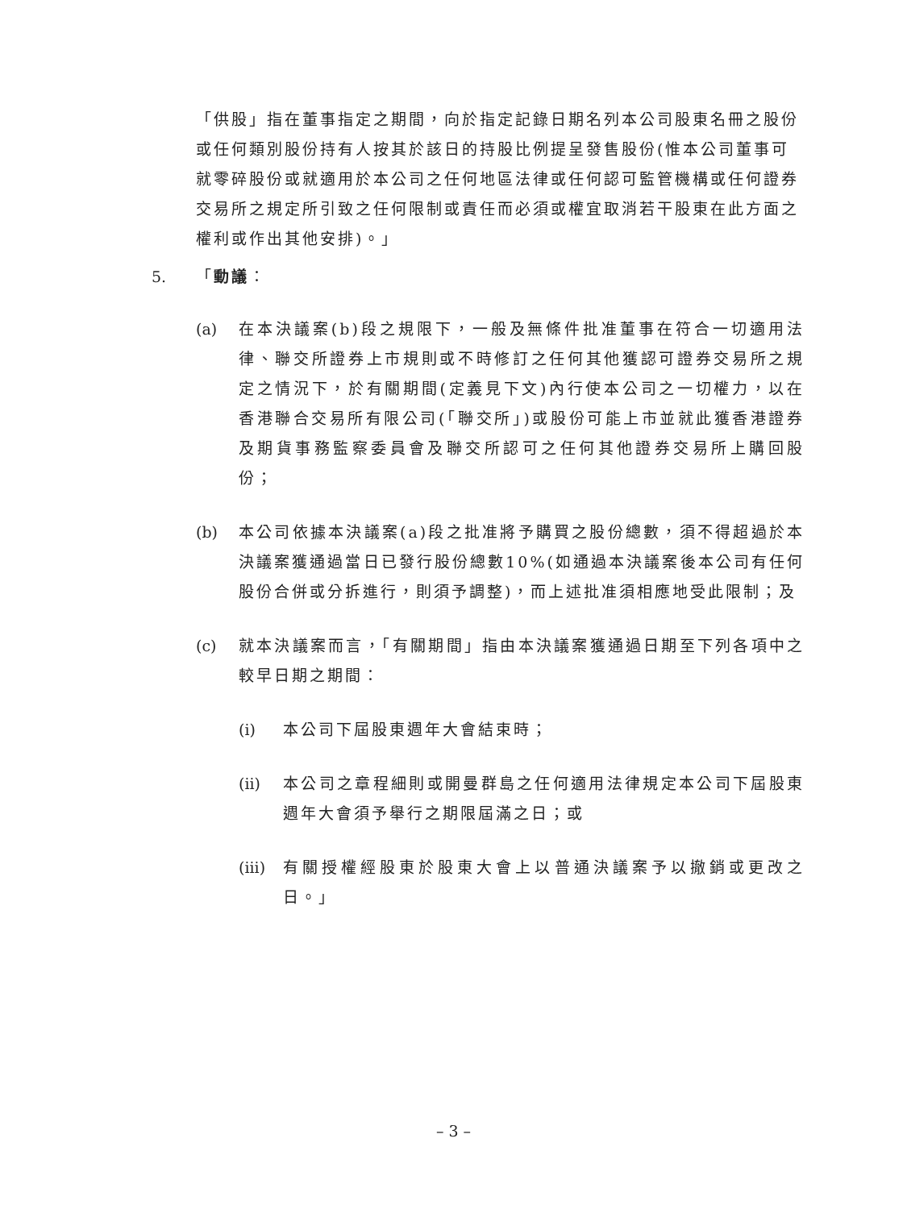「供股」指在董事指定之期間，向於指定記錄日期名列本公司股東名冊之股份或任何類別股份持有人按其於該日的持股比例提呈發售股份(惟本公司董事可就零碎股份或就適用於本公司之任何地區法律或任何認可監管機構或任何證券交易所之規定所引致之任何限制或責任而必須或權宜取消若干股東在此方面之權利或作出其他安排)。」
5. 「動議：
(a) 在本決議案(b)段之規限下，一般及無條件批准董事在符合一切適用法律、聯交所證券上市規則或不時修訂之任何其他獲認可證券交易所之規定之情況下，於有關期間(定義見下文)內行使本公司之一切權力，以在香港聯合交易所有限公司(「聯交所」)或股份可能上市並就此獲香港證券及期貨事務監察委員會及聯交所認可之任何其他證券交易所上購回股份；
(b) 本公司依據本決議案(a)段之批准將予購買之股份總數，須不得超過於本決議案獲通過當日已發行股份總數10%(如通過本決議案後本公司有任何股份合併或分拆進行，則須予調整)，而上述批准須相應地受此限制；及
(c) 就本決議案而言，「有關期間」指由本決議案獲通過日期至下列各項中之較早日期之期間：
(i) 本公司下屆股東週年大會結束時；
(ii) 本公司之章程細則或開曼群島之任何適用法律規定本公司下屆股東週年大會須予舉行之期限屆滿之日；或
(iii) 有關授權經股東於股東大會上以普通決議案予以撤銷或更改之日。」
– 3 –